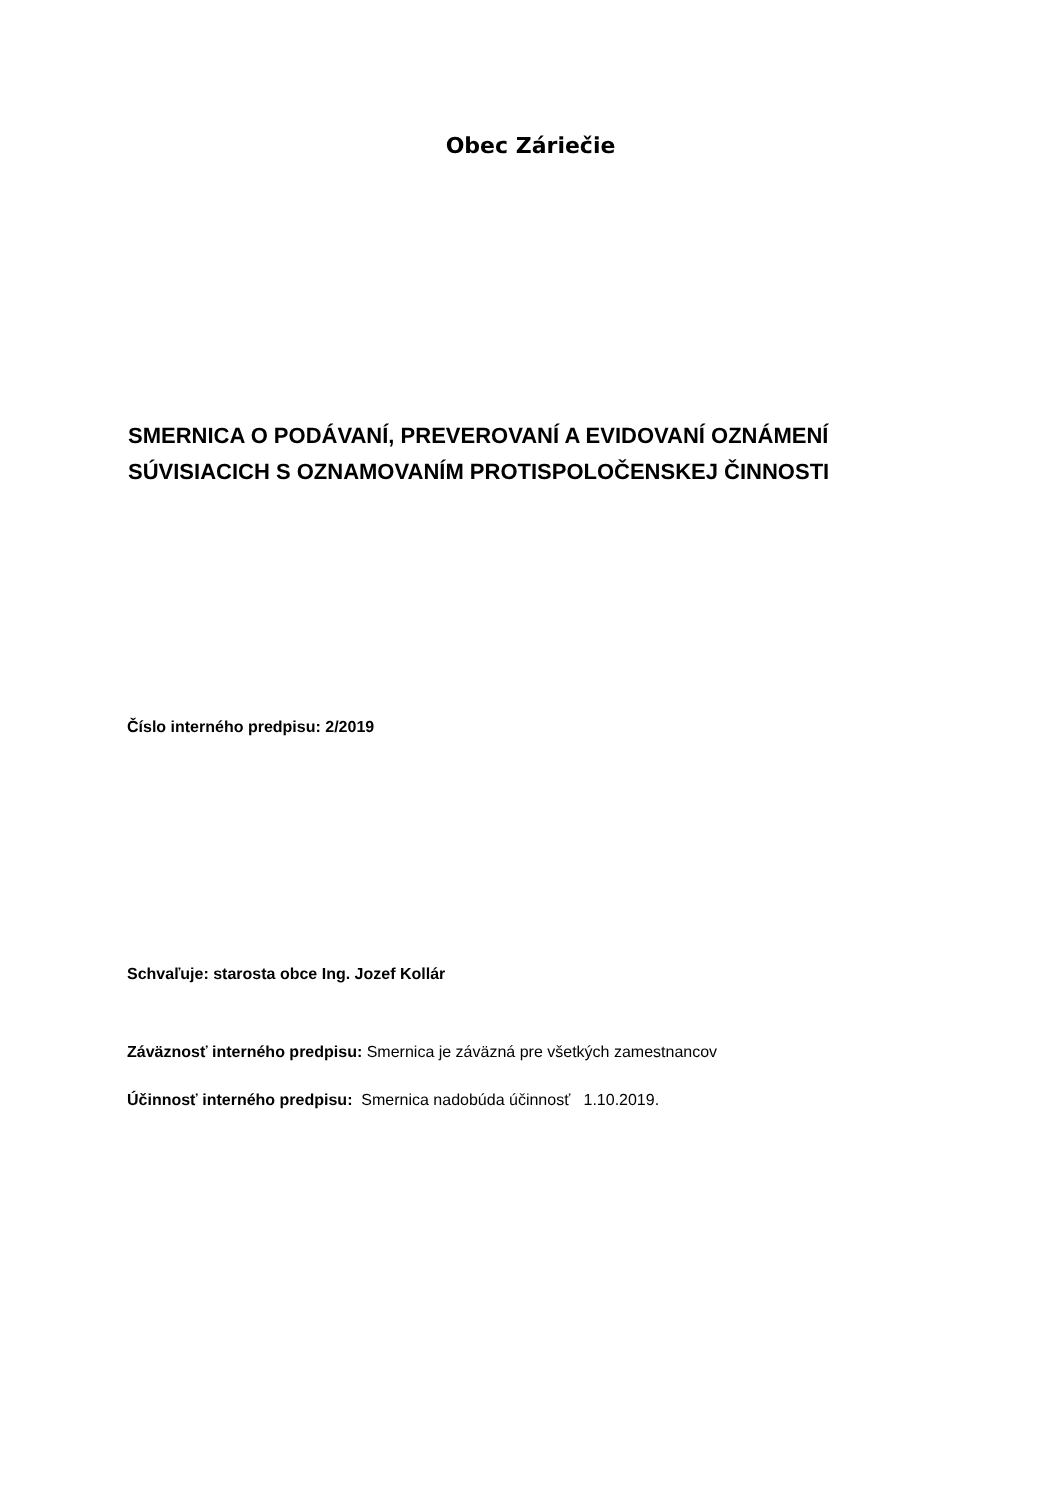Obec Záriečie
SMERNICA O PODÁVANÍ, PREVEROVANÍ A EVIDOVANÍ OZNÁMENÍ
SÚVISIACICH S OZNAMOVANÍM PROTISPOLOČENSKEJ ČINNOSTI
Číslo interného predpisu: 2/2019
Schvaľuje: starosta obce Ing. Jozef Kollár
Záväznosť interného predpisu: Smernica je záväzná pre všetkých zamestnancov
Účinnosť interného predpisu: Smernica nadobúda účinnosť 1.10.2019.